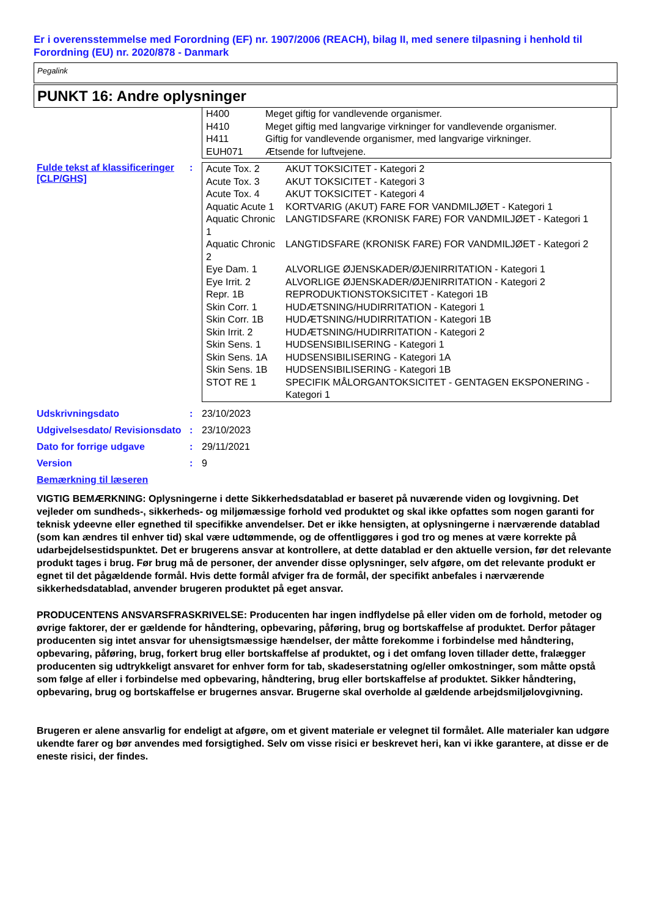Er i overensstemmelse med Forordning (EF) nr. 1907/2006 (REACH), bilag II, med senere tilpasning i henhold til Forordning (EU) nr. 2020/878 - Danmark
Pegalink
PUNKT 16: Andre oplysninger
| H400 | Meget giftig for vandlevende organismer. |
| H410 | Meget giftig med langvarige virkninger for vandlevende organismer. |
| H411 | Giftig for vandlevende organismer, med langvarige virkninger. |
| EUH071 | Ætsende for luftvejene. |
Fulde tekst af klassificeringer [CLP/GHS]
:
| Acute Tox. 2 | AKUT TOKSICITET - Kategori 2 |
| Acute Tox. 3 | AKUT TOKSICITET - Kategori 3 |
| Acute Tox. 4 | AKUT TOKSICITET - Kategori 4 |
| Aquatic Acute 1 | KORTVARIG (AKUT) FARE FOR VANDMILJØET - Kategori 1 |
| Aquatic Chronic 1 | LANGTIDSFARE (KRONISK FARE) FOR VANDMILJØET - Kategori 1 |
| Aquatic Chronic 2 | LANGTIDSFARE (KRONISK FARE) FOR VANDMILJØET - Kategori 2 |
| Eye Dam. 1 | ALVORLIGE ØJENSKADER/ØJENIRRITATION - Kategori 1 |
| Eye Irrit. 2 | ALVORLIGE ØJENSKADER/ØJENIRRITATION - Kategori 2 |
| Repr. 1B | REPRODUKTIONSTOKSICITET - Kategori 1B |
| Skin Corr. 1 | HUDÆTSNING/HUDIRRITATION - Kategori 1 |
| Skin Corr. 1B | HUDÆTSNING/HUDIRRITATION - Kategori 1B |
| Skin Irrit. 2 | HUDÆTSNING/HUDIRRITATION - Kategori 2 |
| Skin Sens. 1 | HUDSENSIBILISERING - Kategori 1 |
| Skin Sens. 1A | HUDSENSIBILISERING - Kategori 1A |
| Skin Sens. 1B | HUDSENSIBILISERING - Kategori 1B |
| STOT RE 1 | SPECIFIK MÅLORGANTOKSICITET - GENTAGEN EKSPONERING - Kategori 1 |
Udskrivningsdato : 23/10/2023
Udgivelsesdato/ Revisionsdato
: 23/10/2023
Dato for forrige udgave : 29/11/2021
Version : 9
Bemærkning til læseren
VIGTIG BEMÆRKNING: Oplysningerne i dette Sikkerhedsdatablad er baseret på nuværende viden og lovgivning. Det vejleder om sundheds-, sikkerheds- og miljømæssige forhold ved produktet og skal ikke opfattes som nogen garanti for teknisk ydeevne eller egnethed til specifikke anvendelser. Det er ikke hensigten, at oplysningerne i nærværende datablad (som kan ændres til enhver tid) skal være udtømmende, og de offentliggøres i god tro og menes at være korrekte på udarbejdelsestidspunktet. Det er brugerens ansvar at kontrollere, at dette datablad er den aktuelle version, før det relevante produkt tages i brug. Før brug må de personer, der anvender disse oplysninger, selv afgøre, om det relevante produkt er egnet til det pågældende formål. Hvis dette formål afviger fra de formål, der specifikt anbefales i nærværende sikkerhedsdatablad, anvender brugeren produktet på eget ansvar.
PRODUCENTENS ANSVARSFRASKRIVELSE: Producenten har ingen indflydelse på eller viden om de forhold, metoder og øvrige faktorer, der er gældende for håndtering, opbevaring, påføring, brug og bortskaffelse af produktet. Derfor påtager producenten sig intet ansvar for uhensigtsmæssige hændelser, der måtte forekomme i forbindelse med håndtering, opbevaring, påføring, brug, forkert brug eller bortskaffelse af produktet, og i det omfang loven tillader dette, fralægger producenten sig udtrykkeligt ansvaret for enhver form for tab, skadeserstatning og/eller omkostninger, som måtte opstå som følge af eller i forbindelse med opbevaring, håndtering, brug eller bortskaffelse af produktet. Sikker håndtering, opbevaring, brug og bortskaffelse er brugernes ansvar. Brugerne skal overholde al gældende arbejdsmiljølovgivning.
Brugeren er alene ansvarlig for endeligt at afgøre, om et givent materiale er velegnet til formålet. Alle materialer kan udgøre ukendte farer og bør anvendes med forsigtighed. Selv om visse risici er beskrevet heri, kan vi ikke garantere, at disse er de eneste risici, der findes.